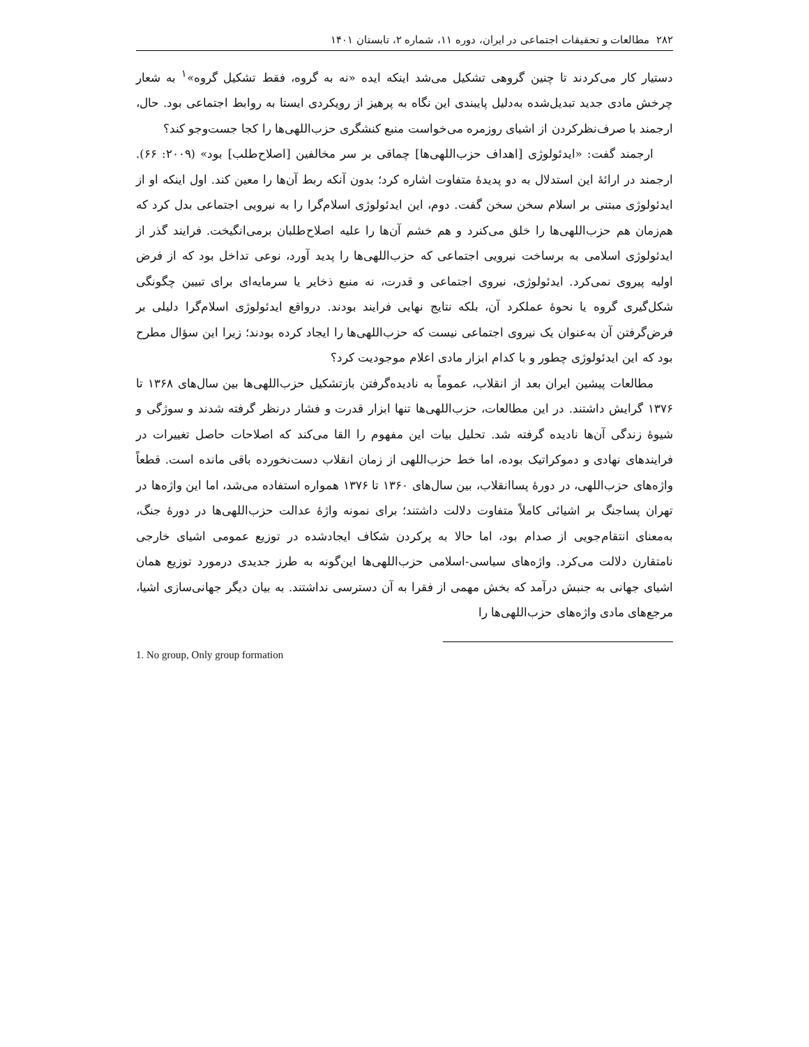۲۸۲ مطالعات و تحقیقات اجتماعی در ایران، دوره ۱۱، شماره ۲، تابستان ۱۴۰۱
دستیار کار می‌کردند تا چنین گروهی تشکیل می‌شد اینکه ایده «نه به گروه، فقط تشکیل گروه»<sup>۱</sup> به شعار چرخش مادی جدید تبدیل‌شده به‌دلیل پایبندی این نگاه به پرهیز از رویکردی ایستا به روابط اجتماعی بود. حال، ارجمند با صرف‌نظرکردن از اشیای روزمره می‌خواست منبع کنشگری حزب‌اللهی‌ها را کجا جست‌وجو کند؟
ارجمند گفت: «ایدئولوژی [اهداف حزب‌اللهی‌ها] چماقی بر سر مخالفین [اصلاح‌طلب] بود» (۲۰۰۹: ۶۶). ارجمند در ارائهٔ این استدلال به دو پدیدهٔ متفاوت اشاره کرد؛ بدون آنکه ربط آن‌ها را معین کند. اول اینکه او از ایدئولوژی مبتنی بر اسلام سخن سخن گفت. دوم، این ایدئولوژی اسلام‌گرا را به نیرویی اجتماعی بدل کرد که هم‌زمان هم حزب‌اللهی‌ها را خلق می‌کنرد و هم خشم آن‌ها را علیه اصلاح‌طلبان برمی‌انگیخت. فرایند گذر از ایدئولوژی اسلامی به برساخت نیرویی اجتماعی که حزب‌اللهی‌ها را پدید آورد، نوعی تداخل بود که از فرض اولیه پیروی نمی‌کرد. ایدئولوژی، نیروی اجتماعی و قدرت، نه منبع ذخایر یا سرمایه‌ای برای تبیین چگونگی شکل‌گیری گروه یا نحوهٔ عملکرد آن، بلکه نتایج نهایی فرایند بودند. درواقع ایدئولوژی اسلام‌گرا دلیلی بر فرض‌گرفتن آن به‌عنوان یک نیروی اجتماعی نیست که حزب‌اللهی‌ها را ایجاد کرده بودند؛ زیرا این سؤال مطرح بود که این ایدئولوژی چطور و با کدام ابزار مادی اعلام موجودیت کرد؟
مطالعات پیشین ایران بعد از انقلاب، عموماً به نادیده‌گرفتن بازتشکیل حزب‌اللهی‌ها بین سال‌های ۱۳۶۸ تا ۱۳۷۶ گرایش داشتند. در این مطالعات، حزب‌اللهی‌ها تنها ابزار قدرت و فشار درنظر گرفته شدند و سوژگی و شیوهٔ زندگی آن‌ها نادیده گرفته شد. تحلیل بیات این مفهوم را القا می‌کند که اصلاحات حاصل تغییرات در فرایندهای نهادی و دموکراتیک بوده، اما خط حزب‌اللهی از زمان انقلاب دست‌نخورده باقی مانده است. قطعاً واژه‌های حزب‌اللهی، در دورهٔ پساانقلاب، بین سال‌های ۱۳۶۰ تا ۱۳۷۶ همواره استفاده می‌شد، اما این واژه‌ها در تهران پساجنگ بر اشیائی کاملاً متفاوت دلالت داشتند؛ برای نمونه واژهٔ عدالت حزب‌اللهی‌ها در دورهٔ جنگ، به‌معنای انتقام‌جویی از صدام بود، اما حالا به پرکردن شکاف ایجادشده در توزیع عمومی اشیای خارجی نامتقارن دلالت می‌کرد. واژه‌های سیاسی-اسلامی حزب‌اللهی‌ها این‌گونه به طرز جدیدی درمورد توزیع همان اشیای جهانی به جنبش درآمد که بخش مهمی از فقرا به آن دسترسی نداشتند. به بیان دیگر جهانی‌سازی اشیا، مرجع‌های مادی واژه‌های حزب‌اللهی‌ها را
1. No group, Only group formation